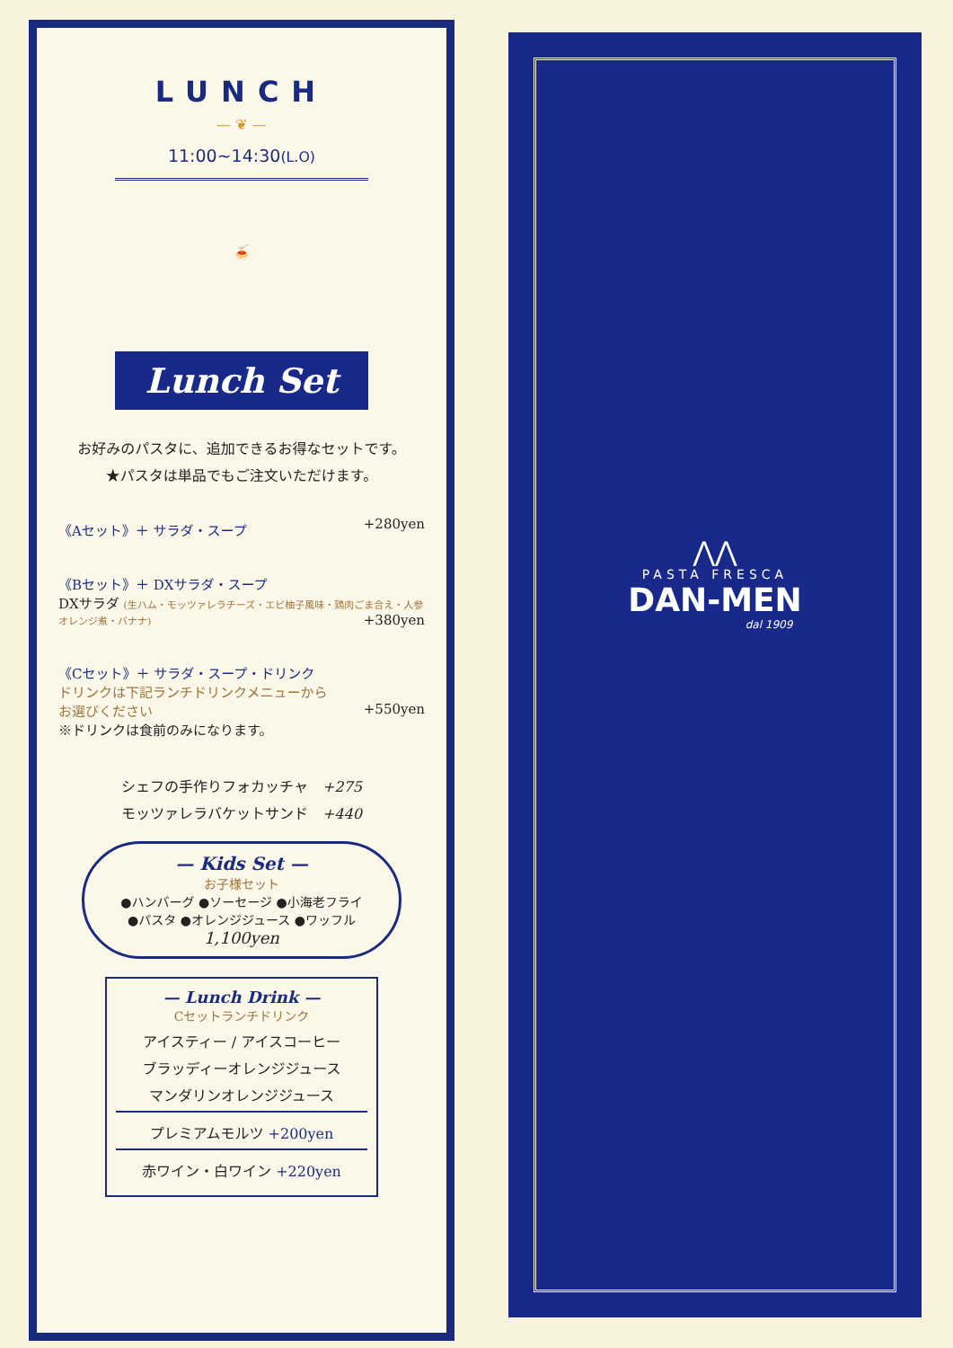LUNCH
— ❦ —
11:00~14:30(L.O)
🍝
Lunch Set
お好みのパスタに、追加できるお得なセットです。
★パスタは単品でもご注文いただけます。
《Aセット》＋ サラダ・スープ +280yen
《Bセット》＋ DXサラダ・スープ
DXサラダ (生ハム・モッツァレラチーズ・エビ柚子風味・鶏肉ごま合え・人参オレンジ煮・バナナ) +380yen
《Cセット》＋ サラダ・スープ・ドリンク
ドリンクは下記ランチドリンクメニューから
お選びください +550yen
※ドリンクは食前のみになります。
シェフの手作りフォカッチャ　+275
モッツァレラバケットサンド　+440
— Kids Set —
お子様セット
●ハンバーグ ●ソーセージ ●小海老フライ
●パスタ ●オレンジジュース ●ワッフル
1,100yen
— Lunch Drink —
Cセットランチドリンク
アイスティー / アイスコーヒー
ブラッディーオレンジジュース
マンダリンオレンジジュース
プレミアムモルツ +200yen
赤ワイン・白ワイン +220yen
⋀⋀
PASTA FRESCA
DAN-MEN
dal 1909